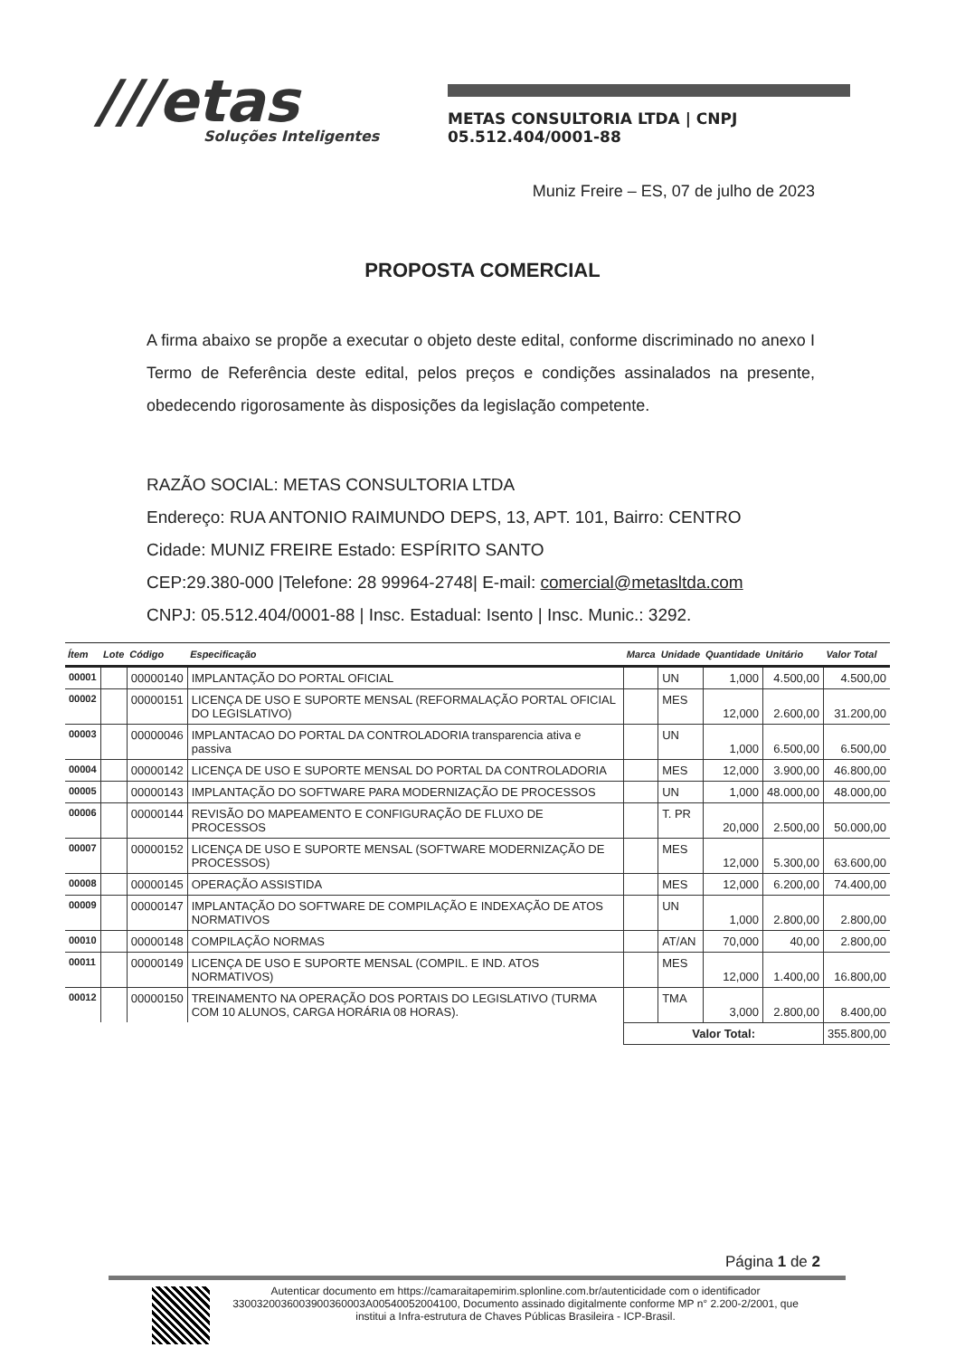///etas
Soluções Inteligentes
METAS CONSULTORIA LTDA | CNPJ 05.512.404/0001-88
Muniz Freire – ES, 07 de julho de 2023
PROPOSTA COMERCIAL
A firma abaixo se propõe a executar o objeto deste edital, conforme discriminado no anexo I Termo de Referência deste edital, pelos preços e condições assinalados na presente, obedecendo rigorosamente às disposições da legislação competente.
RAZÃO SOCIAL: METAS CONSULTORIA LTDA
Endereço: RUA ANTONIO RAIMUNDO DEPS, 13, APT. 101, Bairro: CENTRO
Cidade: MUNIZ FREIRE Estado: ESPÍRITO SANTO
CEP:29.380-000 |Telefone: 28 99964-2748| E-mail: comercial@metasltda.com
CNPJ: 05.512.404/0001-88 | Insc. Estadual: Isento | Insc. Munic.: 3292.
| Ítem | Lote | Código | Especificação | Marca | Unidade | Quantidade | Unitário | Valor Total |
| --- | --- | --- | --- | --- | --- | --- | --- | --- |
| 00001 | | 00000140 | IMPLANTAÇÃO DO PORTAL OFICIAL | | UN | 1,000 | 4.500,00 | 4.500,00 |
| 00002 | | 00000151 | LICENÇA DE USO E SUPORTE MENSAL (REFORMALAÇÃO PORTAL OFICIAL DO LEGISLATIVO) | | MES | 12,000 | 2.600,00 | 31.200,00 |
| 00003 | | 00000046 | IMPLANTACAO DO PORTAL DA CONTROLADORIA transparencia ativa e passiva | | UN | 1,000 | 6.500,00 | 6.500,00 |
| 00004 | | 00000142 | LICENÇA DE USO E SUPORTE MENSAL DO PORTAL DA CONTROLADORIA | | MES | 12,000 | 3.900,00 | 46.800,00 |
| 00005 | | 00000143 | IMPLANTAÇÃO DO SOFTWARE PARA MODERNIZAÇÃO DE PROCESSOS | | UN | 1,000 | 48.000,00 | 48.000,00 |
| 00006 | | 00000144 | REVISÃO DO MAPEAMENTO E CONFIGURAÇÃO DE FLUXO DE PROCESSOS | | T. PR | 20,000 | 2.500,00 | 50.000,00 |
| 00007 | | 00000152 | LICENÇA DE USO E SUPORTE MENSAL (SOFTWARE MODERNIZAÇÃO DE PROCESSOS) | | MES | 12,000 | 5.300,00 | 63.600,00 |
| 00008 | | 00000145 | OPERAÇÃO ASSISTIDA | | MES | 12,000 | 6.200,00 | 74.400,00 |
| 00009 | | 00000147 | IMPLANTAÇÃO DO SOFTWARE DE COMPILAÇÃO E INDEXAÇÃO DE ATOS NORMATIVOS | | UN | 1,000 | 2.800,00 | 2.800,00 |
| 00010 | | 00000148 | COMPILAÇÃO NORMAS | | AT/AN | 70,000 | 40,00 | 2.800,00 |
| 00011 | | 00000149 | LICENÇA DE USO E SUPORTE MENSAL (COMPIL. E IND. ATOS NORMATIVOS) | | MES | 12,000 | 1.400,00 | 16.800,00 |
| 00012 | | 00000150 | TREINAMENTO NA OPERAÇÃO DOS PORTAIS DO LEGISLATIVO (TURMA COM 10 ALUNOS, CARGA HORÁRIA 08 HORAS). | | TMA | 3,000 | 2.800,00 | 8.400,00 |
| | | | | Valor Total: | | | | 355.800,00 |
Página 1 de 2
Autenticar documento em https://camaraitapemirim.splonline.com.br/autenticidade com o identificador 3300320036003900360003A0054005200410​0, Documento assinado digitalmente conforme MP n° 2.200-2/2001, que institui a Infra-estrutura de Chaves Públicas Brasileira - ICP-Brasil.